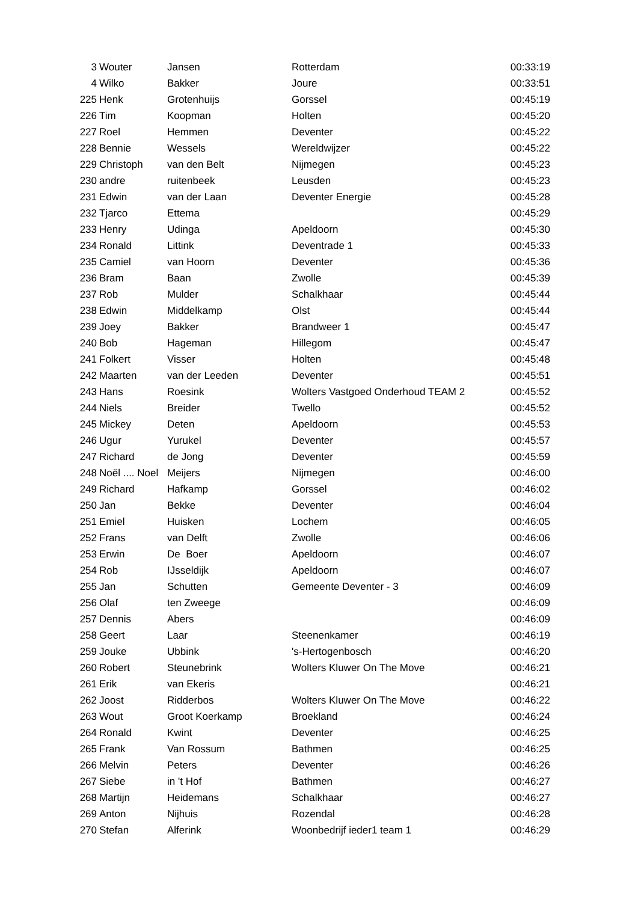| 3 | Wouter | Jansen | Rotterdam | 00:33:19 |
| 4 | Wilko | Bakker | Joure | 00:33:51 |
| 225 | Henk | Grotenhuijs | Gorssel | 00:45:19 |
| 226 | Tim | Koopman | Holten | 00:45:20 |
| 227 | Roel | Hemmen | Deventer | 00:45:22 |
| 228 | Bennie | Wessels | Wereldwijzer | 00:45:22 |
| 229 | Christoph | van den Belt | Nijmegen | 00:45:23 |
| 230 | andre | ruitenbeek | Leusden | 00:45:23 |
| 231 | Edwin | van der Laan | Deventer Energie | 00:45:28 |
| 232 | Tjarco | Ettema | | 00:45:29 |
| 233 | Henry | Udinga | Apeldoorn | 00:45:30 |
| 234 | Ronald | Littink | Deventrade 1 | 00:45:33 |
| 235 | Camiel | van Hoorn | Deventer | 00:45:36 |
| 236 | Bram | Baan | Zwolle | 00:45:39 |
| 237 | Rob | Mulder | Schalkhaar | 00:45:44 |
| 238 | Edwin | Middelkamp | Olst | 00:45:44 |
| 239 | Joey | Bakker | Brandweer 1 | 00:45:47 |
| 240 | Bob | Hageman | Hillegom | 00:45:47 |
| 241 | Folkert | Visser | Holten | 00:45:48 |
| 242 | Maarten | van der Leeden | Deventer | 00:45:51 |
| 243 | Hans | Roesink | Wolters Vastgoed Onderhoud TEAM 2 | 00:45:52 |
| 244 | Niels | Breider | Twello | 00:45:52 |
| 245 | Mickey | Deten | Apeldoorn | 00:45:53 |
| 246 | Ugur | Yurukel | Deventer | 00:45:57 |
| 247 | Richard | de Jong | Deventer | 00:45:59 |
| 248 | Noël .... Noel | Meijers | Nijmegen | 00:46:00 |
| 249 | Richard | Hafkamp | Gorssel | 00:46:02 |
| 250 | Jan | Bekke | Deventer | 00:46:04 |
| 251 | Emiel | Huisken | Lochem | 00:46:05 |
| 252 | Frans | van Delft | Zwolle | 00:46:06 |
| 253 | Erwin | De Boer | Apeldoorn | 00:46:07 |
| 254 | Rob | IJsseldijk | Apeldoorn | 00:46:07 |
| 255 | Jan | Schutten | Gemeente Deventer - 3 | 00:46:09 |
| 256 | Olaf | ten Zweege | | 00:46:09 |
| 257 | Dennis | Abers | | 00:46:09 |
| 258 | Geert | Laar | Steenenkamer | 00:46:19 |
| 259 | Jouke | Ubbink | 's-Hertogenbosch | 00:46:20 |
| 260 | Robert | Steunebrink | Wolters Kluwer On The Move | 00:46:21 |
| 261 | Erik | van Ekeris | | 00:46:21 |
| 262 | Joost | Ridderbos | Wolters Kluwer On The Move | 00:46:22 |
| 263 | Wout | Groot Koerkamp | Broekland | 00:46:24 |
| 264 | Ronald | Kwint | Deventer | 00:46:25 |
| 265 | Frank | Van Rossum | Bathmen | 00:46:25 |
| 266 | Melvin | Peters | Deventer | 00:46:26 |
| 267 | Siebe | in 't Hof | Bathmen | 00:46:27 |
| 268 | Martijn | Heidemans | Schalkhaar | 00:46:27 |
| 269 | Anton | Nijhuis | Rozendal | 00:46:28 |
| 270 | Stefan | Alferink | Woonbedrijf ieder1 team 1 | 00:46:29 |